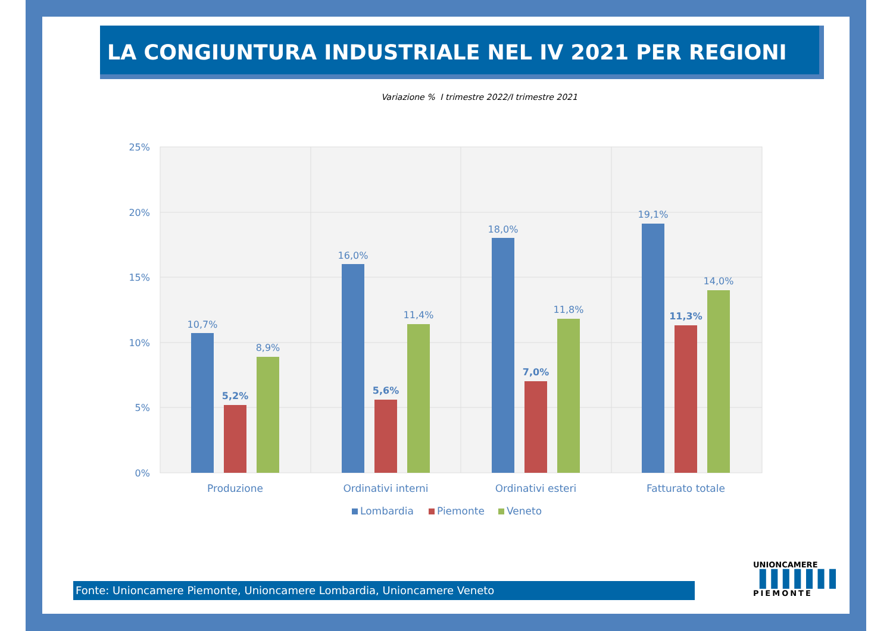LA CONGIUNTURA INDUSTRIALE NEL IV 2021 PER REGIONI
Variazione % I trimestre 2022/I trimestre 2021
25%
20%
15%
10%
5%
0%
10,7%
5,2%
8,9%
16,0%
5,6%
11,4%
18,0%
7,0%
11,8%
19,1%
11,3%
14,0%
Produzione
Ordinativi interni
Ordinativi esteri
Fatturato totale
Lombardia
Piemonte
Veneto
Fonte: Unioncamere Piemonte, Unioncamere Lombardia, Unioncamere Veneto
UNIONCAMERE
▐▐▐▐▐▐▐
PIEMONTE